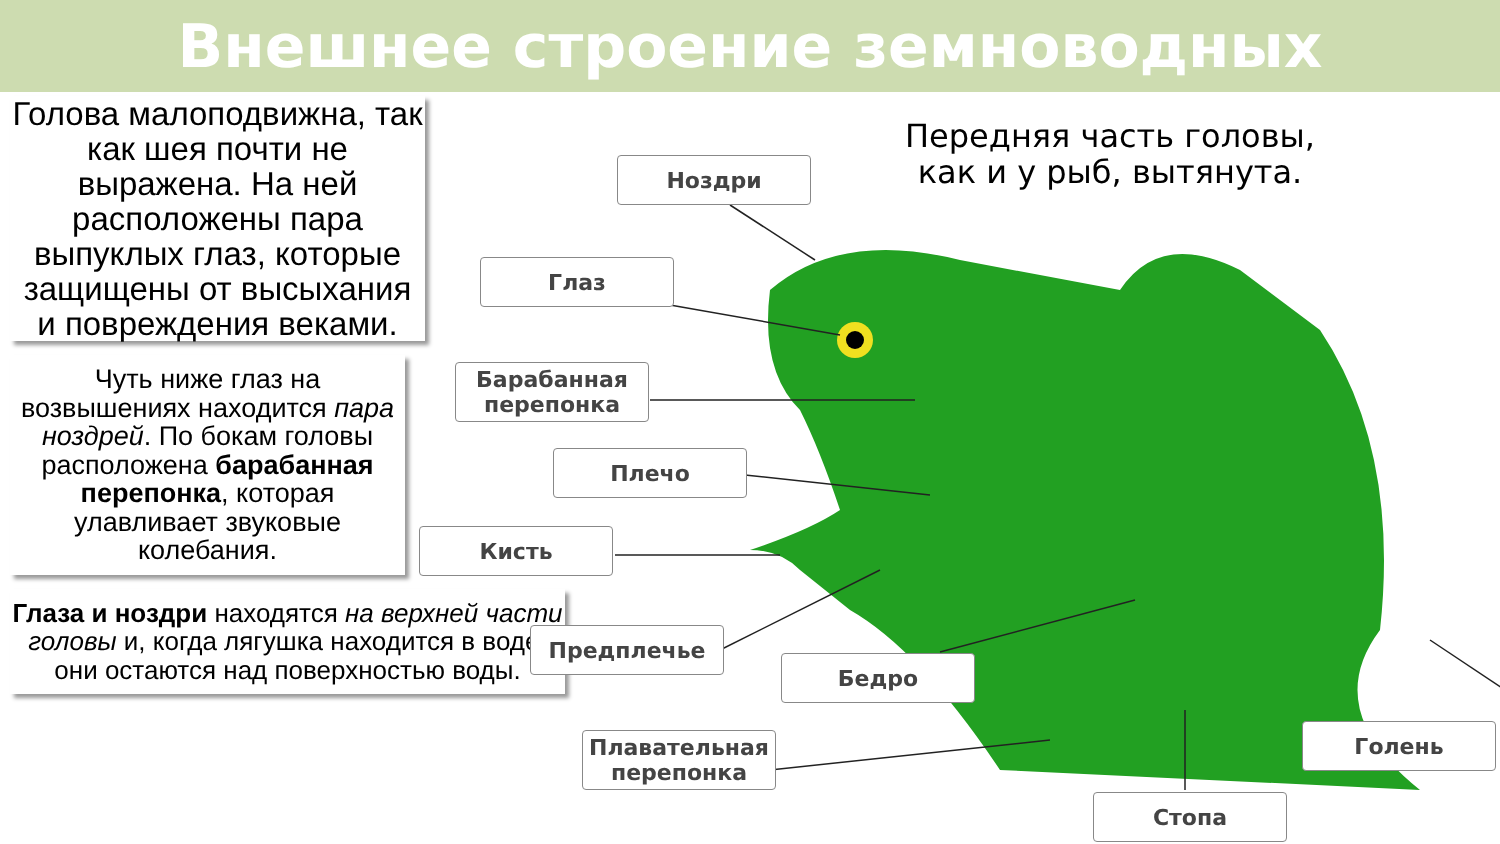Внешнее строение земноводных
Голова малоподвижна, так как шея почти не выражена. На ней расположены пара выпуклых глаз, которые защищены от высыхания и повреждения веками.
Чуть ниже глаз на возвышениях находится пара ноздрей. По бокам головы расположена барабанная перепонка, которая улавливает звуковые колебания.
Глаза и ноздри находятся на верхней части головы и, когда лягушка находится в воде, они остаются над поверхностью воды.
Передняя часть головы, как и у рыб, вытянута.
Ноздри
Глаз
Барабанная перепонка
Плечо
Кисть
Предплечье
Бедро
Плавательная перепонка
Голень
Стопа